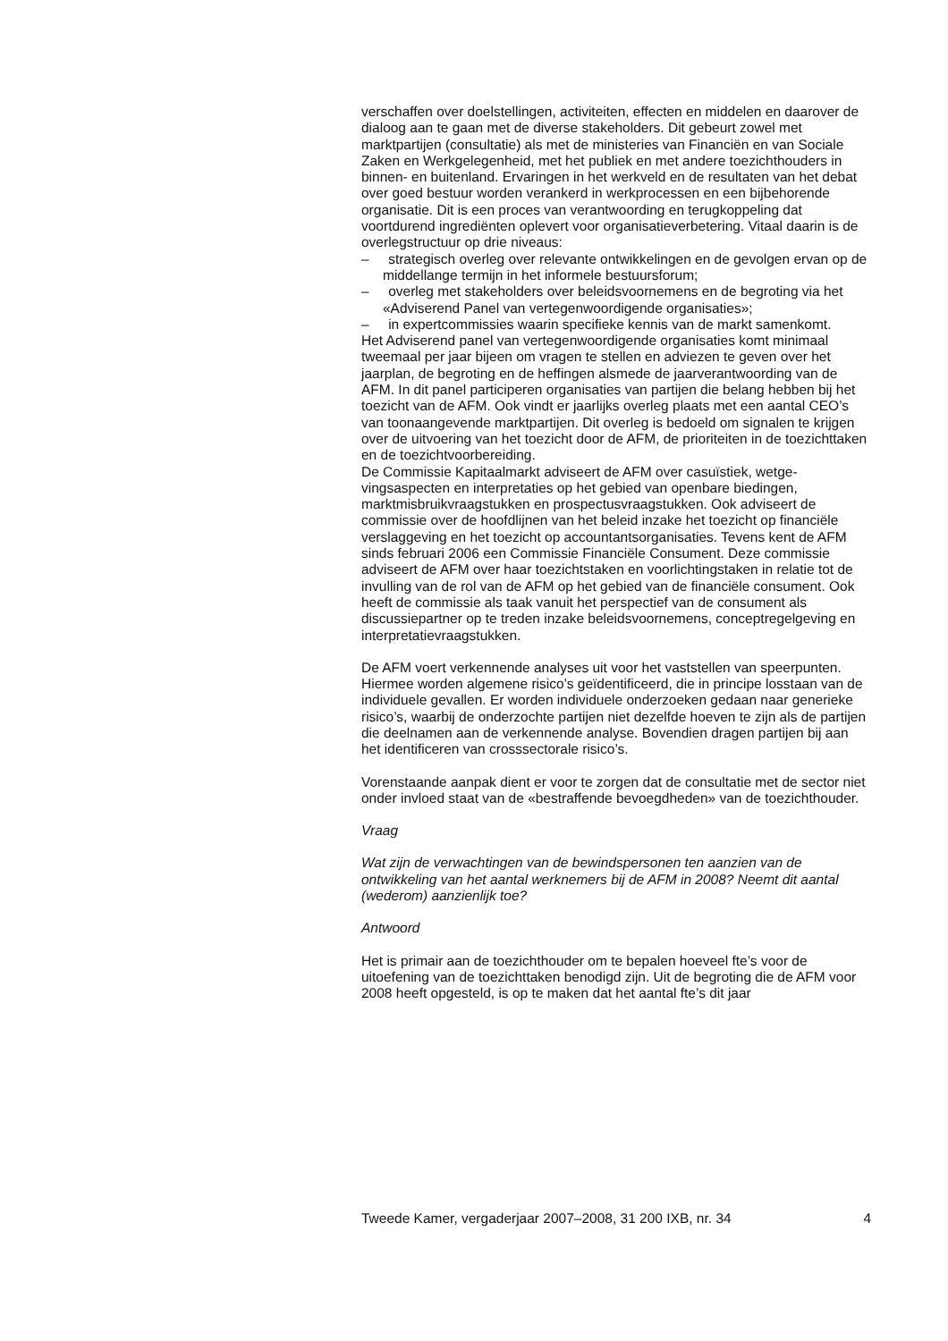verschaffen over doelstellingen, activiteiten, effecten en middelen en daarover de dialoog aan te gaan met de diverse stakeholders. Dit gebeurt zowel met marktpartijen (consultatie) als met de ministeries van Financiën en van Sociale Zaken en Werkgelegenheid, met het publiek en met andere toezichthouders in binnen- en buitenland. Ervaringen in het werkveld en de resultaten van het debat over goed bestuur worden verankerd in werk­processen en een bijbehorende organisatie. Dit is een proces van verant­woording en terugkoppeling dat voortdurend ingrediënten oplevert voor organisatieverbetering. Vitaal daarin is de overlegstructuur op drie niveaus:
– strategisch overleg over relevante ontwikkelingen en de gevolgen ervan op de middellange termijn in het informele bestuursforum;
– overleg met stakeholders over beleidsvoornemens en de begroting via het «Adviserend Panel van vertegenwoordigende organisaties»;
– in expertcommissies waarin specifieke kennis van de markt samen­komt.
Het Adviserend panel van vertegenwoordigende organisaties komt mini­maal tweemaal per jaar bijeen om vragen te stellen en adviezen te geven over het jaarplan, de begroting en de heffingen alsmede de jaarverant­woording van de AFM. In dit panel participeren organisaties van partijen die belang hebben bij het toezicht van de AFM. Ook vindt er jaarlijks overleg plaats met een aantal CEO’s van toonaangevende marktpartijen. Dit overleg is bedoeld om signalen te krijgen over de uitvoering van het toezicht door de AFM, de prioriteiten in de toezichttaken en de toezicht­voorbereiding.
De Commissie Kapitaalmarkt adviseert de AFM over casuïstiek, wetge­vingsaspecten en interpretaties op het gebied van openbare biedingen, marktmisbruikvraagstukken en prospectusvraagstukken. Ook adviseert de commissie over de hoofdlijnen van het beleid inzake het toezicht op finan­ciële verslaggeving en het toezicht op accountantsorganisaties. Tevens kent de AFM sinds februari 2006 een Commissie Financiële Consument. Deze commissie adviseert de AFM over haar toezichtstaken en voorlich­tingstaken in relatie tot de invulling van de rol van de AFM op het gebied van de financiële consument. Ook heeft de commissie als taak vanuit het perspectief van de consument als discussiepartner op te treden inzake beleidsvoornemens, conceptregelgeving en interpretatievraagstukken.
De AFM voert verkennende analyses uit voor het vaststellen van speer­punten. Hiermee worden algemene risico’s geïdentificeerd, die in principe losstaan van de individuele gevallen. Er worden individuele onderzoeken gedaan naar generieke risico’s, waarbij de onderzochte partijen niet dezelfde hoeven te zijn als de partijen die deelnamen aan de verkennende analyse. Bovendien dragen partijen bij aan het identificeren van cross­sectorale risico’s.
Vorenstaande aanpak dient er voor te zorgen dat de consultatie met de sector niet onder invloed staat van de «bestraffende bevoegdheden» van de toezichthouder.
Vraag
Wat zijn de verwachtingen van de bewindspersonen ten aanzien van de ontwikkeling van het aantal werknemers bij de AFM in 2008? Neemt dit aantal (wederom) aanzienlijk toe?
Antwoord
Het is primair aan de toezichthouder om te bepalen hoeveel fte’s voor de uitoefening van de toezichttaken benodigd zijn. Uit de begroting die de AFM voor 2008 heeft opgesteld, is op te maken dat het aantal fte’s dit jaar
Tweede Kamer, vergaderjaar 2007–2008, 31 200 IXB, nr. 34 4